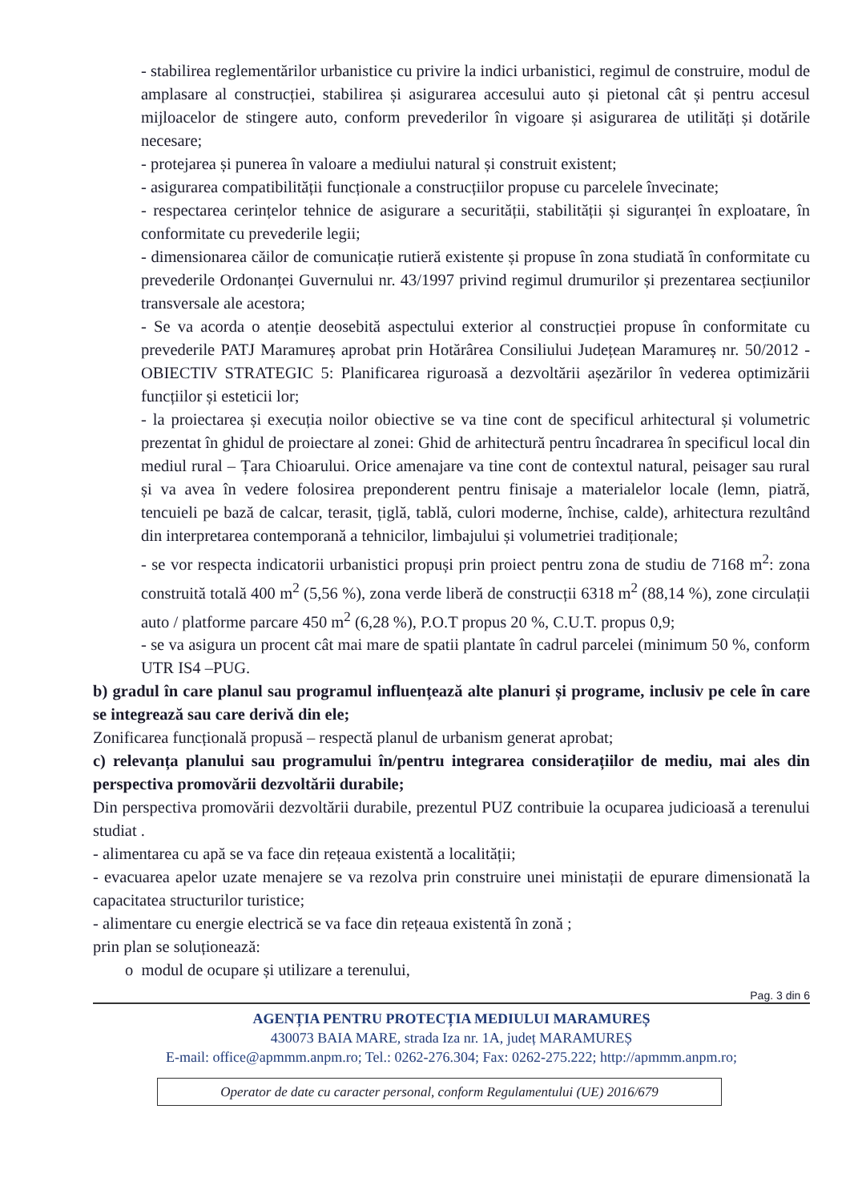- stabilirea reglementărilor urbanistice cu privire la indici urbanistici, regimul de construire, modul de amplasare al construcției, stabilirea și asigurarea accesului auto și pietonal cât și pentru accesul mijloacelor de stingere auto, conform prevederilor în vigoare și asigurarea de utilități și dotările necesare;
- protejarea și punerea în valoare a mediului natural și construit existent;
- asigurarea compatibilității funcționale a construcțiilor propuse cu parcelele învecinate;
- respectarea cerințelor tehnice de asigurare a securității, stabilității și siguranței în exploatare, în conformitate cu prevederile legii;
- dimensionarea căilor de comunicație rutieră existente și propuse în zona studiată în conformitate cu prevederile Ordonanței Guvernului nr. 43/1997 privind regimul drumurilor și prezentarea secțiunilor transversale ale acestora;
- Se va acorda o atenție deosebită aspectului exterior al construcției propuse în conformitate cu prevederile PATJ Maramureș aprobat prin Hotărârea Consiliului Județean Maramureș nr. 50/2012 - OBIECTIV STRATEGIC 5: Planificarea riguroasă a dezvoltării așezărilor în vederea optimizării funcțiilor și esteticii lor;
- la proiectarea și execuția noilor obiective se va tine cont de specificul arhitectural și volumetric prezentat în ghidul de proiectare al zonei: Ghid de arhitectură pentru încadrarea în specificul local din mediul rural – Țara Chioarului. Orice amenajare va tine cont de contextul natural, peisager sau rural și va avea în vedere folosirea preponderent pentru finisaje a materialelor locale (lemn, piatră, tencuieli pe bază de calcar, terasit, țiglă, tablă, culori moderne, închise, calde), arhitectura rezultând din interpretarea contemporană a tehnicilor, limbajului și volumetriei tradiționale;
- se vor respecta indicatorii urbanistici propuși prin proiect pentru zona de studiu de 7168 m<sup>2</sup>: zona construită totală 400 m<sup>2</sup> (5,56 %), zona verde liberă de construcții 6318 m<sup>2</sup> (88,14 %), zone circulații auto / platforme parcare 450 m<sup>2</sup> (6,28 %), P.O.T propus 20 %, C.U.T. propus 0,9;
- se va asigura un procent cât mai mare de spatii plantate în cadrul parcelei (minimum 50 %, conform UTR IS4 –PUG.
b) gradul în care planul sau programul influențează alte planuri și programe, inclusiv pe cele în care se integrează sau care derivă din ele;
Zonificarea funcțională propusă – respectă planul de urbanism generat aprobat;
c) relevanța planului sau programului în/pentru integrarea considerațiilor de mediu, mai ales din perspectiva promovării dezvoltării durabile;
Din perspectiva promovării dezvoltării durabile, prezentul PUZ contribuie la ocuparea judicioasă a terenului studiat .
- alimentarea cu apă se va face din rețeaua existentă a localității;
- evacuarea apelor uzate menajere se va rezolva prin construire unei ministații de epurare dimensionată la capacitatea structurilor turistice;
- alimentare cu energie electrică se va face din rețeaua existentă în zonă ;
prin plan se soluționează:
o modul de ocupare și utilizare a terenului,
Pag. 3 din 6
AGENȚIA PENTRU PROTECȚIA MEDIULUI MARAMUREȘ
430073 BAIA MARE, strada Iza nr. 1A, județ MARAMUREȘ
E-mail: office@apmmm.anpm.ro; Tel.: 0262-276.304; Fax: 0262-275.222; http://apmmm.anpm.ro;
Operator de date cu caracter personal, conform Regulamentului (UE) 2016/679